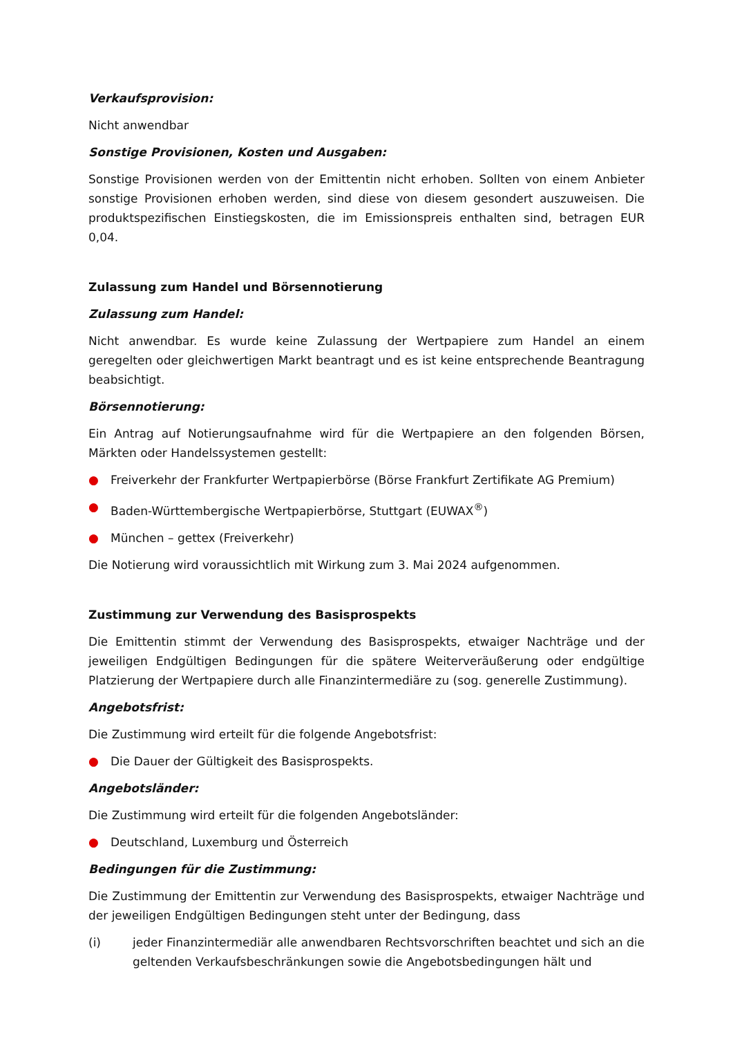Verkaufsprovision:
Nicht anwendbar
Sonstige Provisionen, Kosten und Ausgaben:
Sonstige Provisionen werden von der Emittentin nicht erhoben. Sollten von einem Anbieter sonstige Provisionen erhoben werden, sind diese von diesem gesondert auszuweisen. Die produktspezifischen Einstiegskosten, die im Emissionspreis enthalten sind, betragen EUR 0,04.
Zulassung zum Handel und Börsennotierung
Zulassung zum Handel:
Nicht anwendbar. Es wurde keine Zulassung der Wertpapiere zum Handel an einem geregelten oder gleichwertigen Markt beantragt und es ist keine entsprechende Beantragung beabsichtigt.
Börsennotierung:
Ein Antrag auf Notierungsaufnahme wird für die Wertpapiere an den folgenden Börsen, Märkten oder Handelssystemen gestellt:
● Freiverkehr der Frankfurter Wertpapierbörse (Börse Frankfurt Zertifikate AG Premium)
● Baden-Württembergische Wertpapierbörse, Stuttgart (EUWAX<sup>®</sup>)
● München – gettex (Freiverkehr)
Die Notierung wird voraussichtlich mit Wirkung zum 3. Mai 2024 aufgenommen.
Zustimmung zur Verwendung des Basisprospekts
Die Emittentin stimmt der Verwendung des Basisprospekts, etwaiger Nachträge und der jeweiligen Endgültigen Bedingungen für die spätere Weiterveräußerung oder endgültige Platzierung der Wertpapiere durch alle Finanzintermediäre zu (sog. generelle Zustimmung).
Angebotsfrist:
Die Zustimmung wird erteilt für die folgende Angebotsfrist:
● Die Dauer der Gültigkeit des Basisprospekts.
Angebotsländer:
Die Zustimmung wird erteilt für die folgenden Angebotsländer:
● Deutschland, Luxemburg und Österreich
Bedingungen für die Zustimmung:
Die Zustimmung der Emittentin zur Verwendung des Basisprospekts, etwaiger Nachträge und der jeweiligen Endgültigen Bedingungen steht unter der Bedingung, dass
(i) jeder Finanzintermediär alle anwendbaren Rechtsvorschriften beachtet und sich an die geltenden Verkaufsbeschränkungen sowie die Angebotsbedingungen hält und